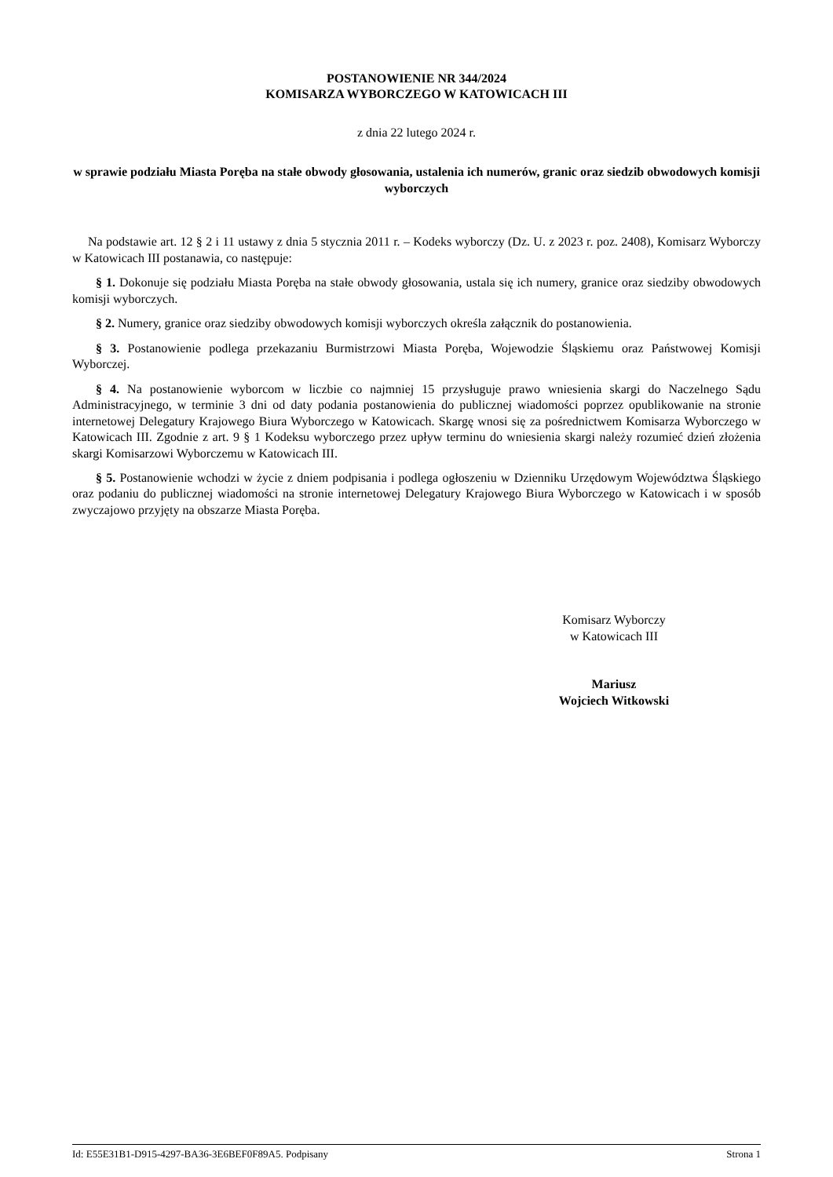POSTANOWIENIE NR 344/2024
KOMISARZA WYBORCZEGO W KATOWICACH III
z dnia 22 lutego 2024 r.
w sprawie podziału Miasta Poręba na stałe obwody głosowania, ustalenia ich numerów, granic oraz siedzib obwodowych komisji wyborczych
Na podstawie art. 12 § 2 i 11 ustawy z dnia 5 stycznia 2011 r. – Kodeks wyborczy (Dz. U. z 2023 r. poz. 2408), Komisarz Wyborczy w Katowicach III postanawia, co następuje:
§ 1. Dokonuje się podziału Miasta Poręba na stałe obwody głosowania, ustala się ich numery, granice oraz siedziby obwodowych komisji wyborczych.
§ 2. Numery, granice oraz siedziby obwodowych komisji wyborczych określa załącznik do postanowienia.
§ 3. Postanowienie podlega przekazaniu Burmistrzowi Miasta Poręba, Wojewodzie Śląskiemu oraz Państwowej Komisji Wyborczej.
§ 4. Na postanowienie wyborcom w liczbie co najmniej 15 przysługuje prawo wniesienia skargi do Naczelnego Sądu Administracyjnego, w terminie 3 dni od daty podania postanowienia do publicznej wiadomości poprzez opublikowanie na stronie internetowej Delegatury Krajowego Biura Wyborczego w Katowicach. Skargę wnosi się za pośrednictwem Komisarza Wyborczego w Katowicach III. Zgodnie z art. 9 § 1 Kodeksu wyborczego przez upływ terminu do wniesienia skargi należy rozumieć dzień złożenia skargi Komisarzowi Wyborczemu w Katowicach III.
§ 5. Postanowienie wchodzi w życie z dniem podpisania i podlega ogłoszeniu w Dzienniku Urzędowym Województwa Śląskiego oraz podaniu do publicznej wiadomości na stronie internetowej Delegatury Krajowego Biura Wyborczego w Katowicach i w sposób zwyczajowo przyjęty na obszarze Miasta Poręba.
Komisarz Wyborczy
w Katowicach III
Mariusz
Wojciech Witkowski
Id: E55E31B1-D915-4297-BA36-3E6BEF0F89A5. Podpisany Strona 1